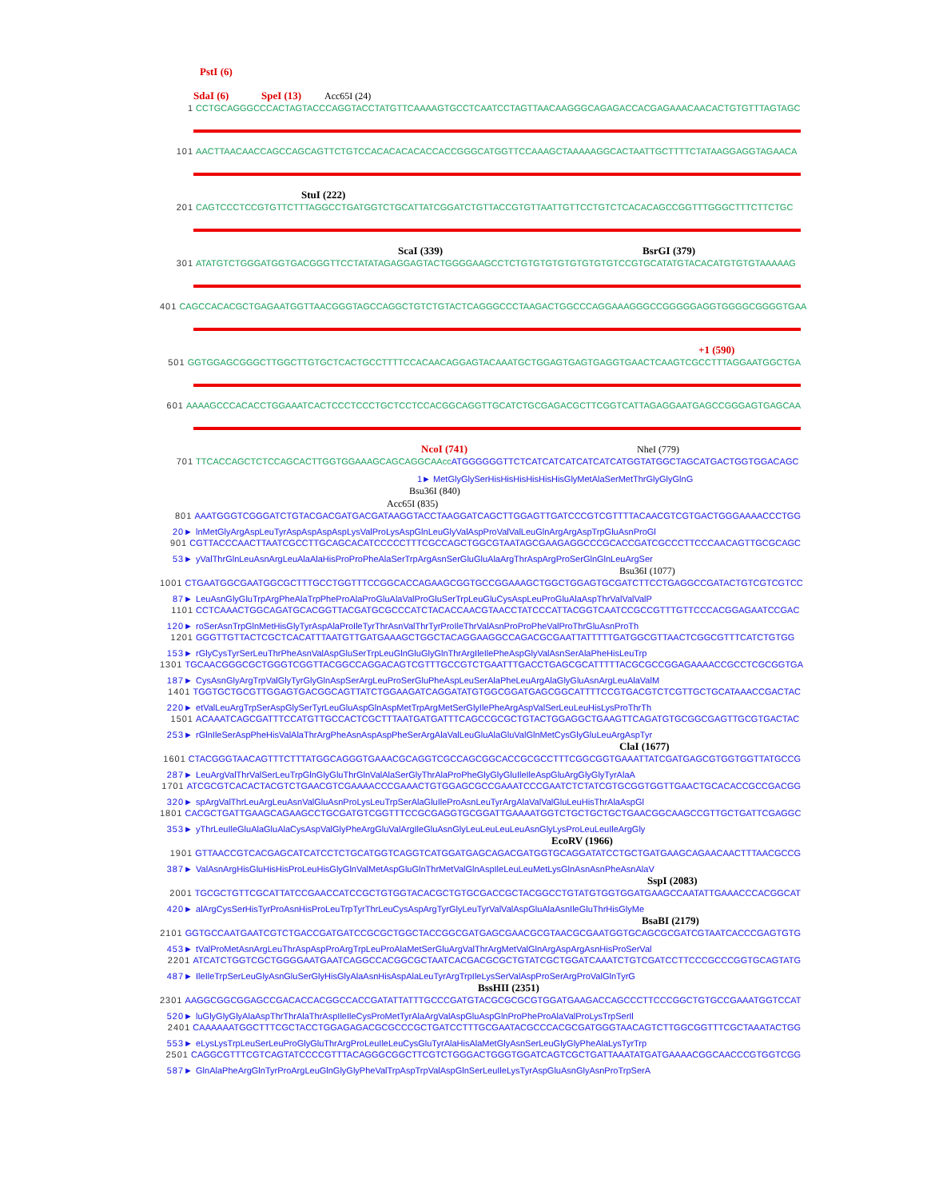PstI (6)
SdaI (6) SpeI (13) Acc65I (24)
1 CCTGCAGGGCCCACTAGTACCCAGGTACCTATGTTCAAAAGTGCCTCAATCCTAGTTAACAAGGGCAGAGACCACGAGAAACAACACTGTGTTTAGTAGC
101 AACTTAACAACCAGCCAGCAGTTCTGTCCACACACACACCACCGGGCATGGTTCCAAAGCTAAAAAGGCACTAATTGCTTTTCTATAAGGAGGTAGAACA
StuI (222)
201 CAGTCCCTCCGTGTTCTTTAGGCCTGATGGTCTGCATTATCGGATCTGTTACCGTGTTAATTGTTCCTGTCTCACACAGCCGGTTTGGGCTTTCTTCTGC
ScaI (339) BsrGI (379)
301 ATATGTCTGGGATGGTGACGGGTTCCTATATAGAGGAGTACTGGGGAAGCCTCTGTGTGTGTGTGTGTGTCCGTGCATATGTACACATGTGTGTAAAAAG
401 CAGCCACACGCTGAGAATGGTTAACGGGTAGCCAGGCTGTCTGTACTCAGGGCCCTAAGACTGGCCCAGGAAAGGGCCGGGGGAGGTGGGGCGGGGTGAA
+1 (590)
501 GGTGGAGCGGGCTTGGCTTGTGCTCACTGCCTTTTCCACAACAGGAGTACAAATGCTGGAGTGAGTGAGGTGAACTCAAGTCGCCTTTAGGAATGGCTGA
601 AAAAGCCCACACCTGGAAATCACTCCCTCCCTGCTCCTCCACGGCAGGTTGCATCTGCGAGACGCTTCGGTCATTAGAGGAATGAGCCGGGAGTGAGCAA
NcoI (741) NheI (779)
701 TTCACCAGCTCTCCAGCACTTGGTGGAAAGCAGCAGGCAAccATGGGGGGTTCTCATCATCATCATCATCATGGTATGGCTAGCATGACTGGTGGACAGC
1► MetGlyGlySerHisHisHisHisHisHisGlyMetAlaSerMetThrGlyGlyGlnG
Bsu36I (840)
Acc65I (835)
801 AAATGGGTCGGGATCTGTACGACGATGACGATAAGGTACCTAAGGATCAGCTTGGAGTTGATCCCGTCGTTTTACAACGTCGTGACTGGGAAAACCCTGG
20► lnMetGlyArgAspLeuTyrAspAspAspAspLysValProLysAspGlnLeuGlyValAspProValValLeuGlnArgArgAspTrpGluAsnProGl
901 CGTTACCCAACTTAATCGCCTTGCAGCACATCCCCCTTTCGCCAGCTGGCGTAATAGCGAAGAGGCCCGCACCGATCGCCCTTCCCAACAGTTGCGCAGC
53► yValThrGlnLeuAsnArgLeuAlaAlaHisProProPheAlaSerTrpArgAsnSerGluGluAlaArgThrAspArgProSerGlnGlnLeuArgSer
Bsu36I (1077)
1001 CTGAATGGCGAATGGCGCTTTGCCTGGTTTCCGGCACCAGAAGCGGTGCCGGAAAGCTGGCTGGAGTGCGATCTTCCTGAGGCCGATACTGTCGTCGTCC
87► LeuAsnGlyGluTrpArgPheAlaTrpPheProAlaProGluAlaValProGluSerTrpLeuGluCysAspLeuProGluAlaAspThrValValValP
1101 CCTCAAACTGGCAGATGCACGGTTACGATGCGCCCATCTACACCAACGTAACCTATCCCATTACGGTCAATCCGCCGTTTGTTCCCACGGAGAATCCGAC
120► roSerAsnTrpGlnMetHisGlyTyrAspAlaProIleTyrThrAsnValThrTyrProIleThrValAsnProProPheValProThrGluAsnProTh
1201 GGGTTGTTACTCGCTCACATTTAATGTTGATGAAAGCTGGCTACAGGAAGGCCAGACGCGAATTATTTTTGATGGCGTTAACTCGGCGTTTCATCTGTGG
153► rGlyCysTyrSerLeuThrPheAsnValAspGluSerTrpLeuGlnGluGlyGlnThrArgIleIlePheAspGlyValAsnSerAlaPheHisLeuTrp
1301 TGCAACGGGCGCTGGGTCGGTTACGGCCAGGACAGTCGTTTGCCGTCTGAATTTGACCTGAGCGCATTTTTACGCGCCGGAGAAAACCGCCTCGCGGTGA
187► CysAsnGlyArgTrpValGlyTyrGlyGlnAspSerArgLeuProSerGluPheAspLeuSerAlaPheLeuArgAlaGlyGluAsnArgLeuAlaValM
1401 TGGTGCTGCGTTGGAGTGACGGCAGTTATCTGGAAGATCAGGATATGTGGCGGATGAGCGGCATTTTCCGTGACGTCTCGTTGCTGCATAAACCGACTAC
220► etValLeuArgTrpSerAspGlySerTyrLeuGluAspGlnAspMetTrpArgMetSerGlyIlePheArgAspValSerLeuLeuHisLysProThrTh
1501 ACAAATCAGCGATTTCCATGTTGCCACTCGCTTTAATGATGATTTCAGCCGCGCTGTACTGGAGGCTGAAGTTCAGATGTGCGGCGAGTTGCGTGACTAC
253► rGlnIleSerAspPheHisValAlaThrArgPheAsnAspAspPheSerArgAlaValLeuGluAlaGluValGlnMetCysGlyGluLeuArgAspTyr
ClaI (1677)
1601 CTACGGGTAACAGTTTCTTTATGGCAGGGTGAAACGCAGGTCGCCAGCGGCACCGCGCCTTTCGGCGGTGAAATTATCGATGAGCGTGGTGGTTATGCCG
287► LeuArgValThrValSerLeuTrpGlnGlyGluThrGlnValAlaSerGlyThrAlaProPheGlyGlyGluIleIleAspGluArgGlyGlyTyrAlaA
1701 ATCGCGTCACACTACGTCTGAACGTCGAAAACCCGAAACTGTGGAGCGCCGAAATCCCGAATCTCTATCGTGCGGTGGTTGAACTGCACACCGCCGACGG
320► spArgValThrLeuArgLeuAsnValGluAsnProLysLeuTrpSerAlaGluIleProAsnLeuTyrArgAlaValValGluLeuHisThrAlaAspGl
1801 CACGCTGATTGAAGCAGAAGCCTGCGATGTCGGTTTCCGCGAGGTGCGGATTGAAAATGGTCTGCTGCTGCTGAACGGCAAGCCGTTGCTGATTCGAGGC
353► yThrLeuIleGluAlaGluAlaCysAspValGlyPheArgGluValArgIleGluAsnGlyLeuLeuLeuLeuAsnGlyLysProLeuLeuIleArgGly
EcoRV (1966)
1901 GTTAACCGTCACGAGCATCATCCTCTGCATGGTCAGGTCATGGATGAGCAGACGATGGTGCAGGATATCCTGCTGATGAAGCAGAACAACTTTAACGCCG
387► ValAsnArgHisGluHisHisProLeuHisGlyGlnValMetAspGluGlnThrMetValGlnAspIleLeuLeuMetLysGlnAsnAsnPheAsnAlaV
SspI (2083)
2001 TGCGCTGTTCGCATTATCCGAACCATCCGCTGTGGTACACGCTGTGCGACCGCTACGGCCTGTATGTGGTGGATGAAGCCAATATTGAAACCCACGGCAT
420► alArgCysSerHisTyrProAsnHisProLeuTrpTyrThrLeuCysAspArgTyrGlyLeuTyrValValAspGluAlaAsnIleGluThrHisGlyMe
BsaBI (2179)
2101 GGTGCCAATGAATCGTCTGACCGATGATCCGCGCTGGCTACCGGCGATGAGCGAACGCGTAACGCGAATGGTGCAGCGCGATCGTAATCACCCGAGTGTG
453► tValProMetAsnArgLeuThrAspAspProArgTrpLeuProAlaMetSerGluArgValThrArgMetValGlnArgAspArgAsnHisProSerVal
2201 ATCATCTGGTCGCTGGGGAATGAATCAGGCCACGGCGCTAATCACGACGCGCTGTATCGCTGGATCAAATCTGTCGATCCTTCCCGCCCGGTGCAGTATG
487► IleIleTrpSerLeuGlyAsnGluSerGlyHisGlyAlaAsnHisAspAlaLeuTyrArgTrpIleLysSerValAspProSerArgProValGlnTyrG
BssHII (2351)
2301 AAGGCGGCGGAGCCGACACCACGGCCACCGATATTATTTGCCCGATGTACGCGCGCGTGGATGAAGACCAGCCCTTCCCGGCTGTGCCGAAATGGTCCAT
520► luGlyGlyGlyAlaAspThrThrAlaThrAspIleIleCysProMetTyrAlaArgValAspGluAspGlnProPheProAlaValProLysTrpSerIl
2401 CAAAAAATGGCTTTCGCTACCTGGAGAGACGCGCCCGCTGATCCTTTGCGAATACGCCCACGCGATGGGTAACAGTCTTGGCGGTTTCGCTAAATACTGG
553► eLysLysTrpLeuSerLeuProGlyGluThrArgProLeuIleLeuCysGluTyrAlaHisAlaMetGlyAsnSerLeuGlyGlyPheAlaLysTyrTrp
2501 CAGGCGTTTCGTCAGTATCCCCGTTTACAGGGCGGCTTCGTCTGGGACTGGGTGGATCAGTCGCTGATTAAATATGATGAAAACGGCAACCCGTGGTCGG
587► GlnAlaPheArgGlnTyrProArgLeuGlnGlyGlyPheValTrpAspTrpValAspGlnSerLeuIleLysTyrAspGluAsnGlyAsnProTrpSerA